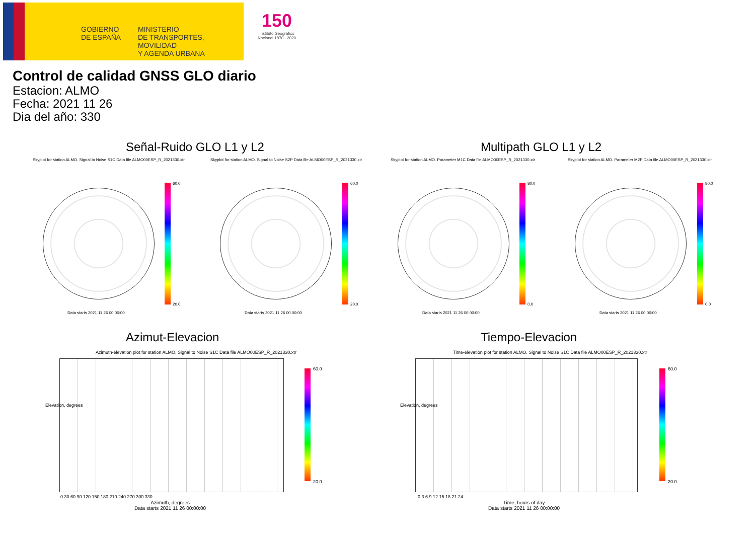GOBIERNO
DE ESPAÑA
MINISTERIO
DE TRANSPORTES, MOVILIDAD
Y AGENDA URBANA
150
Instituto Geográfico Nacional 1870 · 2020
Control de calidad GNSS GLO diario
Estacion: ALMO
Fecha: 2021 11 26
Dia del año: 330
Señal-Ruido GLO L1 y L2 Multipath GLO L1 y L2
Skyplot for station ALMO. Signal to Noise S1C Data file ALMO00ESP_R_2021330.xtr
Skyplot for station ALMO. Signal to Noise S2P Data file ALMO00ESP_R_2021330.xtr
Skyplot for station ALMO. Parameter M1C Data file ALMO00ESP_R_2021330.xtr
Skyplot for station ALMO. Parameter M2P Data file ALMO00ESP_R_2021330.xtr
60.0
20.0
60.0
20.0
80.0
0.0
80.0
0.0
Data starts 2021 11 26 00:00:00
Data starts 2021 11 26 00:00:00
Data starts 2021 11 26 00:00:00
Data starts 2021 11 26 00:00:00
Azimut-Elevacion Tiempo-Elevacion
Azimuth-elevation plot for station ALMO. Signal to Noise S1C Data file ALMO00ESP_R_2021330.xtr
Time-elevation plot for station ALMO. Signal to Noise S1C Data file ALMO00ESP_R_2021330.xtr
0 30 60 90 120 150 180 210 240 270 300 330
0 3 6 9 12 15 18 21 24
Azimuth, degrees
Data starts 2021 11 26 00:00:00
Time, hours of day
Data starts 2021 11 26 00:00:00
Elevation, degrees Elevation, degrees
60.0
20.0
60.0
20.0